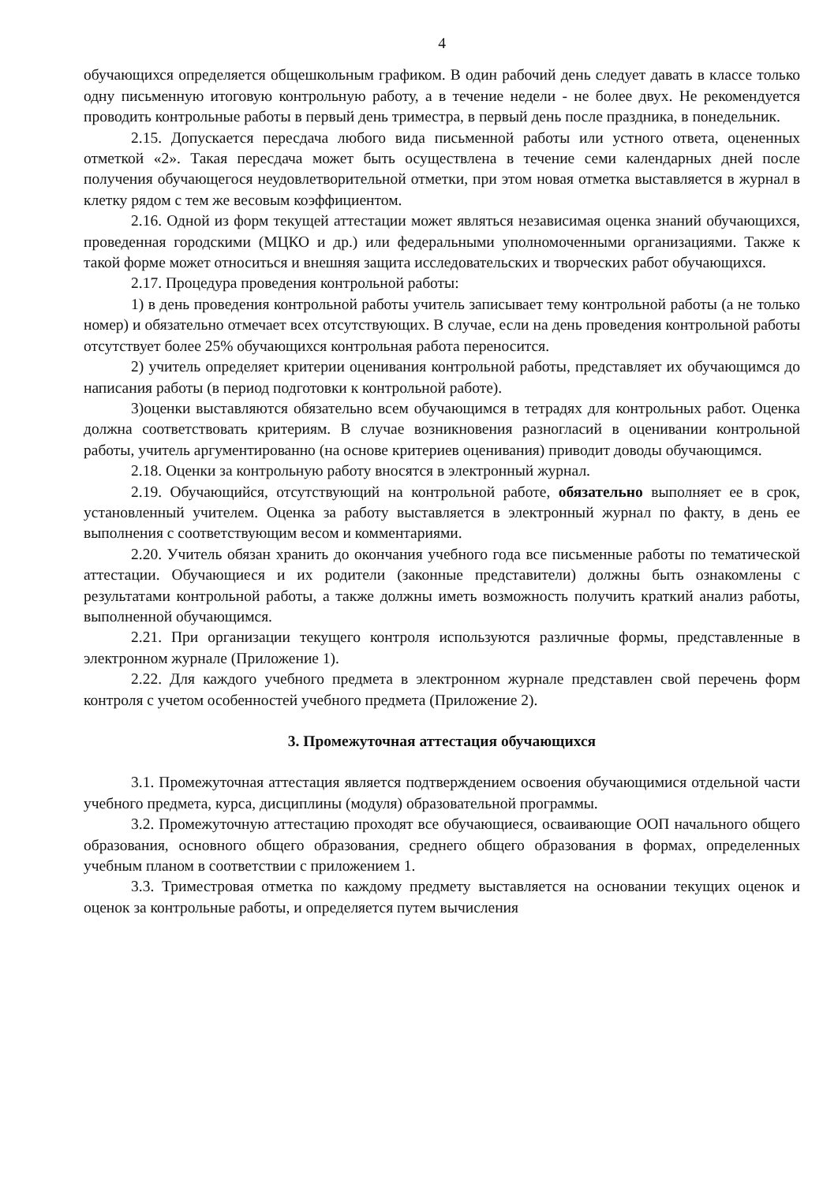4
обучающихся определяется общешкольным графиком. В один рабочий день следует давать в классе только одну письменную итоговую контрольную работу, а в течение недели - не более двух. Не рекомендуется проводить контрольные работы в первый день триместра, в первый день после праздника, в понедельник.
2.15. Допускается пересдача любого вида письменной работы или устного ответа, оцененных отметкой «2». Такая пересдача может быть осуществлена в течение семи календарных дней после получения обучающегося неудовлетворительной отметки, при этом новая отметка выставляется в журнал в клетку рядом с тем же весовым коэффициентом.
2.16. Одной из форм текущей аттестации может являться независимая оценка знаний обучающихся, проведенная городскими (МЦКО и др.) или федеральными уполномоченными организациями. Также к такой форме может относиться и внешняя защита исследовательских и творческих работ обучающихся.
2.17. Процедура проведения контрольной работы:
1) в день проведения контрольной работы учитель записывает тему контрольной работы (а не только номер) и обязательно отмечает всех отсутствующих. В случае, если на день проведения контрольной работы отсутствует более 25% обучающихся контрольная работа переносится.
2) учитель определяет критерии оценивания контрольной работы, представляет их обучающимся до написания работы (в период подготовки к контрольной работе).
3)оценки выставляются обязательно всем обучающимся в тетрадях для контрольных работ. Оценка должна соответствовать критериям. В случае возникновения разногласий в оценивании контрольной работы, учитель аргументированно (на основе критериев оценивания) приводит доводы обучающимся.
2.18. Оценки за контрольную работу вносятся в электронный журнал.
2.19. Обучающийся, отсутствующий на контрольной работе, обязательно выполняет ее в срок, установленный учителем. Оценка за работу выставляется в электронный журнал по факту, в день ее выполнения с соответствующим весом и комментариями.
2.20. Учитель обязан хранить до окончания учебного года все письменные работы по тематической аттестации. Обучающиеся и их родители (законные представители) должны быть ознакомлены с результатами контрольной работы, а также должны иметь возможность получить краткий анализ работы, выполненной обучающимся.
2.21. При организации текущего контроля используются различные формы, представленные в электронном журнале (Приложение 1).
2.22. Для каждого учебного предмета в электронном журнале представлен свой перечень форм контроля с учетом особенностей учебного предмета (Приложение 2).
3. Промежуточная аттестация обучающихся
3.1. Промежуточная аттестация является подтверждением освоения обучающимися отдельной части учебного предмета, курса, дисциплины (модуля) образовательной программы.
3.2. Промежуточную аттестацию проходят все обучающиеся, осваивающие ООП начального общего образования, основного общего образования, среднего общего образования в формах, определенных учебным планом в соответствии с приложением 1.
3.3. Триместровая отметка по каждому предмету выставляется на основании текущих оценок и оценок за контрольные работы, и определяется путем вычисления